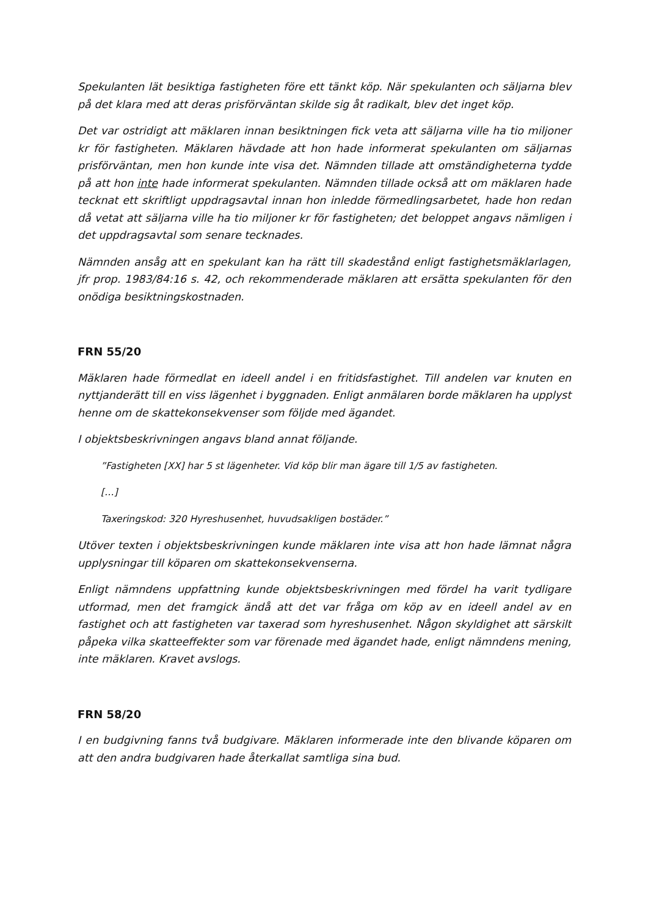Spekulanten lät besiktiga fastigheten före ett tänkt köp. När spekulanten och säljarna blev på det klara med att deras prisförväntan skilde sig åt radikalt, blev det inget köp.
Det var ostridigt att mäklaren innan besiktningen fick veta att säljarna ville ha tio miljoner kr för fastigheten. Mäklaren hävdade att hon hade informerat spekulanten om säljarnas prisförväntan, men hon kunde inte visa det. Nämnden tillade att omständigheterna tydde på att hon inte hade informerat spekulanten. Nämnden tillade också att om mäklaren hade tecknat ett skriftligt uppdragsavtal innan hon inledde förmedlingsarbetet, hade hon redan då vetat att säljarna ville ha tio miljoner kr för fastigheten; det beloppet angavs nämligen i det uppdragsavtal som senare tecknades.
Nämnden ansåg att en spekulant kan ha rätt till skadestånd enligt fastighetsmäklarlagen, jfr prop. 1983/84:16 s. 42, och rekommenderade mäklaren att ersätta spekulanten för den onödiga besiktningskostnaden.
FRN 55/20
Mäklaren hade förmedlat en ideell andel i en fritidsfastighet. Till andelen var knuten en nyttjanderätt till en viss lägenhet i byggnaden. Enligt anmälaren borde mäklaren ha upplyst henne om de skattekonsekvenser som följde med ägandet.
I objektsbeskrivningen angavs bland annat följande.
”Fastigheten [XX] har 5 st lägenheter. Vid köp blir man ägare till 1/5 av fastigheten.
[…]
Taxeringskod: 320 Hyreshusenhet, huvudsakligen bostäder.”
Utöver texten i objektsbeskrivningen kunde mäklaren inte visa att hon hade lämnat några upplysningar till köparen om skattekonsekvenserna.
Enligt nämndens uppfattning kunde objektsbeskrivningen med fördel ha varit tydligare utformad, men det framgick ändå att det var fråga om köp av en ideell andel av en fastighet och att fastigheten var taxerad som hyreshusenhet. Någon skyldighet att särskilt påpeka vilka skatteeffekter som var förenade med ägandet hade, enligt nämndens mening, inte mäklaren. Kravet avslogs.
FRN 58/20
I en budgivning fanns två budgivare. Mäklaren informerade inte den blivande köparen om att den andra budgivaren hade återkallat samtliga sina bud.